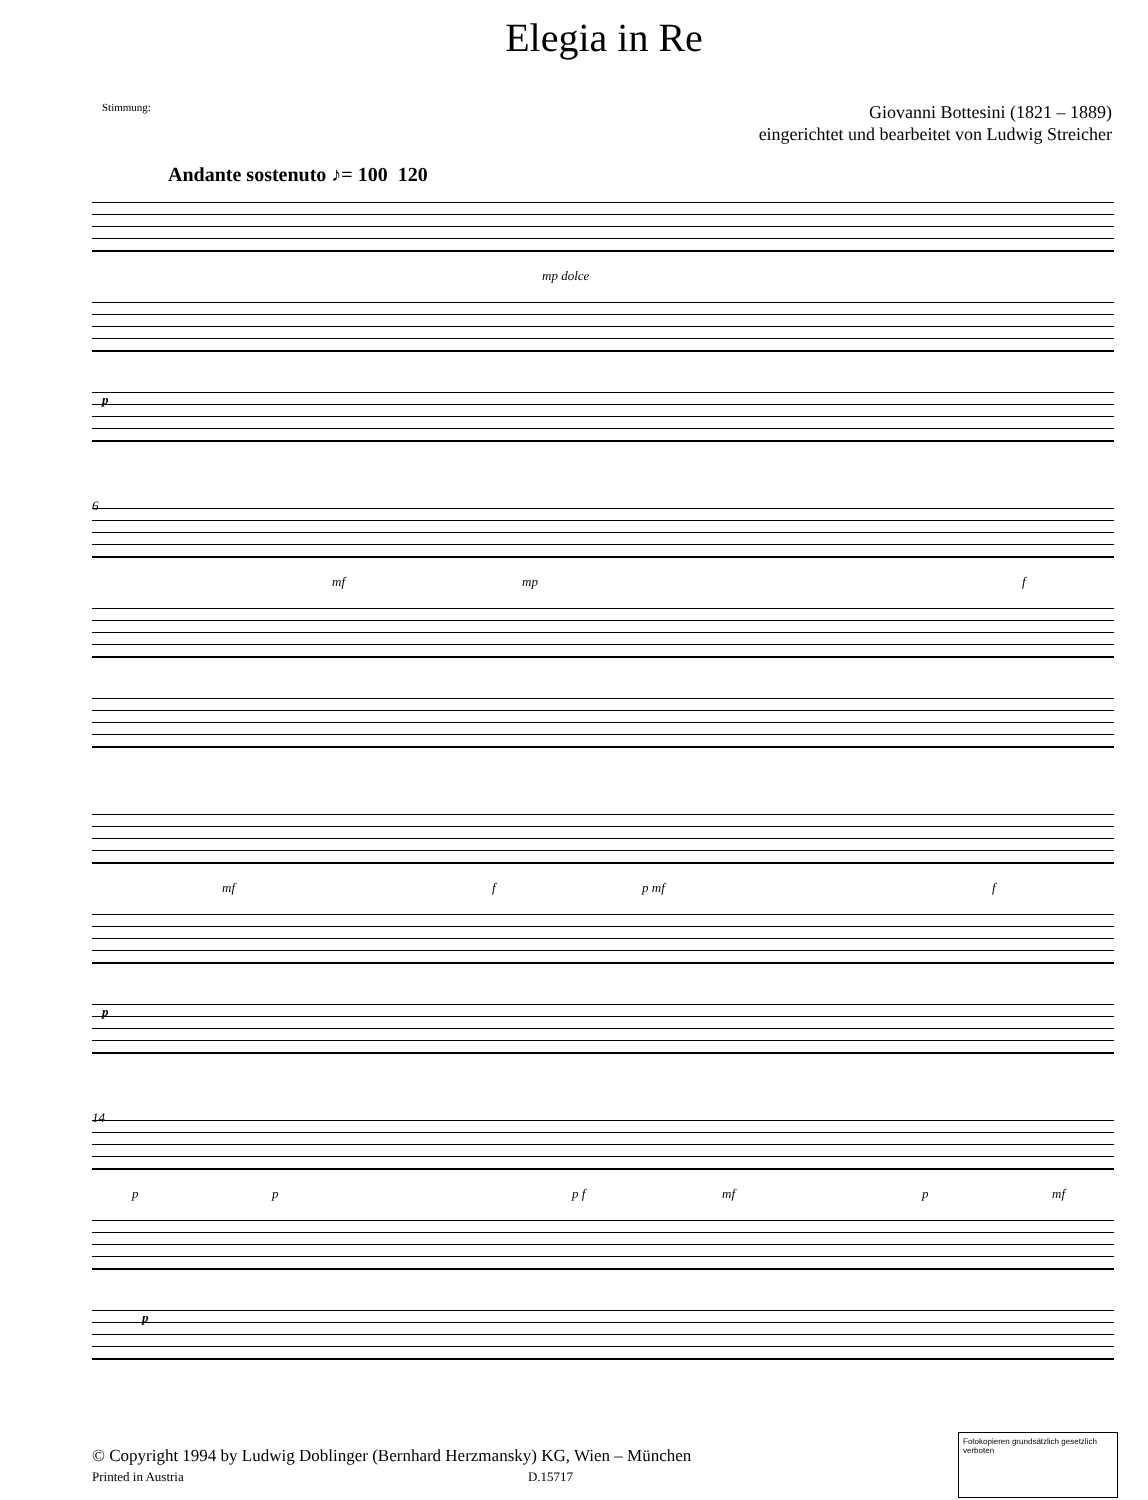Elegia in Re
Stimmung:
Giovanni Bottesini (1821 – 1889)
eingerichtet und bearbeitet von Ludwig Streicher
Andante sostenuto ♪= 100 120
mp dolce
p
6
mf mp f
mf f p mf f
p
14
p p p f mf p mf
p
© Copyright 1994 by Ludwig Doblinger (Bernhard Herzmansky) KG, Wien – München
Printed in Austria D.15717
Fotokopieren grundsätzlich gesetzlich verboten